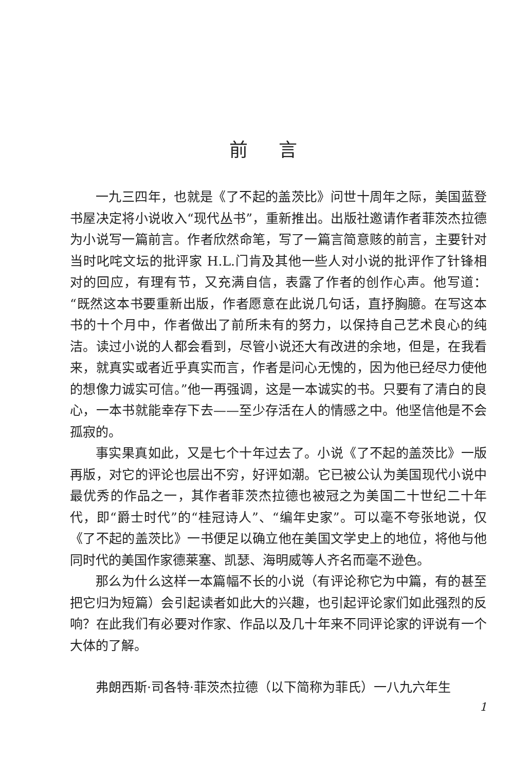前言
一九三四年，也就是《了不起的盖茨比》问世十周年之际，美国蓝登书屋决定将小说收入“现代丛书”，重新推出。出版社邀请作者菲茨杰拉德为小说写一篇前言。作者欣然命笔，写了一篇言简意赅的前言，主要针对当时叱咤文坛的批评家 H.L.门肯及其他一些人对小说的批评作了针锋相对的回应，有理有节，又充满自信，表露了作者的创作心声。他写道：“既然这本书要重新出版，作者愿意在此说几句话，直抒胸臆。在写这本书的十个月中，作者做出了前所未有的努力，以保持自己艺术良心的纯洁。读过小说的人都会看到，尽管小说还大有改进的余地，但是，在我看来，就真实或者近乎真实而言，作者是问心无愧的，因为他已经尽力使他的想像力诚实可信。”他一再强调，这是一本诚实的书。只要有了清白的良心，一本书就能幸存下去——至少存活在人的情感之中。他坚信他是不会孤寂的。
事实果真如此，又是七个十年过去了。小说《了不起的盖茨比》一版再版，对它的评论也层出不穷，好评如潮。它已被公认为美国现代小说中最优秀的作品之一，其作者菲茨杰拉德也被冠之为美国二十世纪二十年代，即“爵士时代”的“桂冠诗人”、“编年史家”。可以毫不夸张地说，仅《了不起的盖茨比》一书便足以确立他在美国文学史上的地位，将他与他同时代的美国作家德莱塞、凯瑟、海明威等人齐名而毫不逊色。
那么为什么这样一本篇幅不长的小说（有评论称它为中篇，有的甚至把它归为短篇）会引起读者如此大的兴趣，也引起评论家们如此强烈的反响？在此我们有必要对作家、作品以及几十年来不同评论家的评说有一个大体的了解。
弗朗西斯·司各特·菲茨杰拉德（以下简称为菲氏）一八九六年生
1